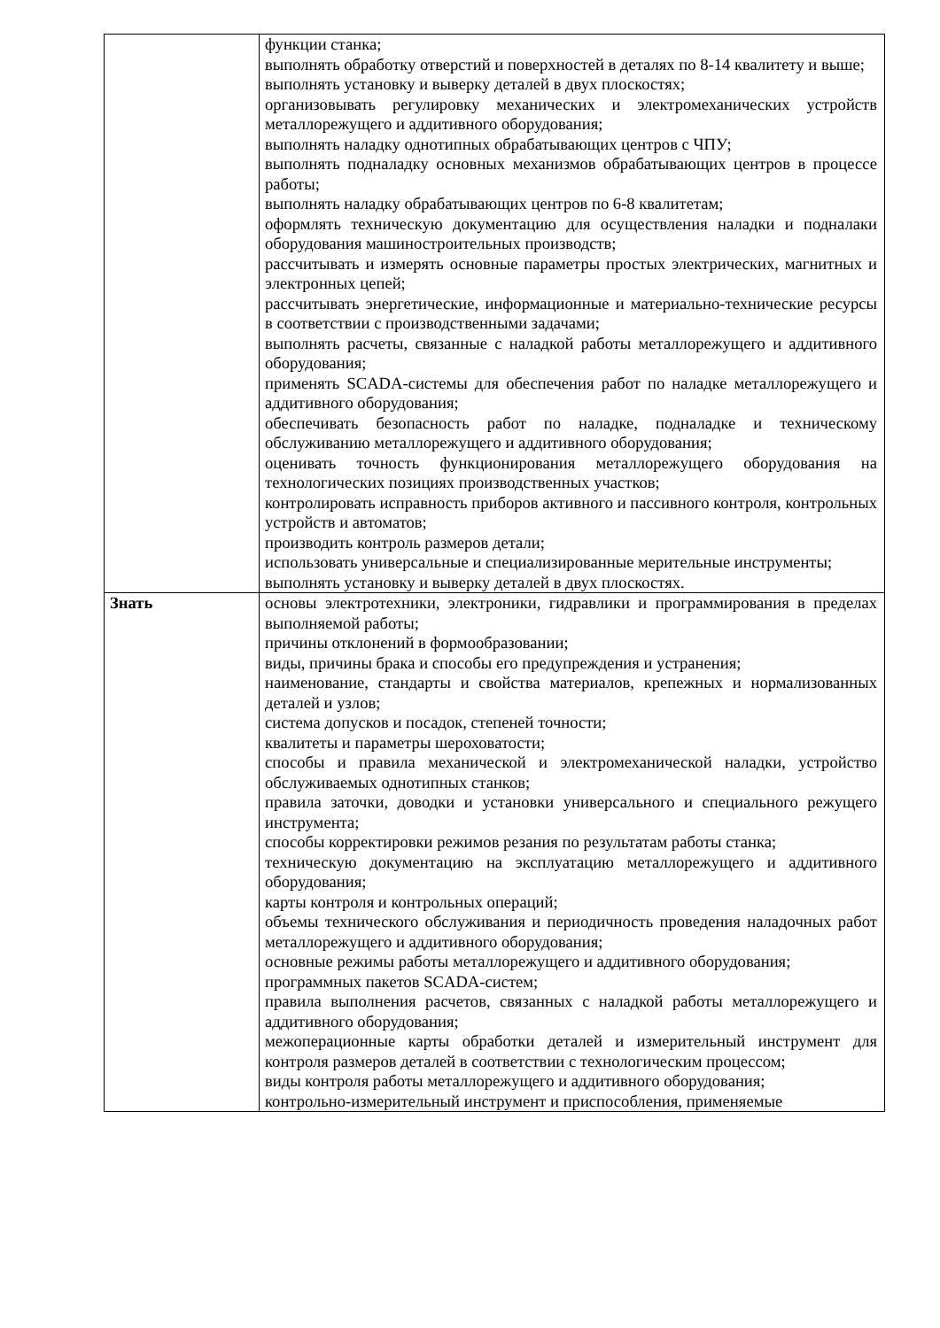| | функции станка; выполнять обработку отверстий и поверхностей в деталях по 8-14 квалитету и выше; выполнять установку и выверку деталей в двух плоскостях; организовывать регулировку механических и электромеханических устройств металлорежущего и аддитивного оборудования; выполнять наладку однотипных обрабатывающих центров с ЧПУ; выполнять подналадку основных механизмов обрабатывающих центров в процессе работы; выполнять наладку обрабатывающих центров по 6-8 квалитетам; оформлять техническую документацию для осуществления наладки и подналаки оборудования машиностроительных производств; рассчитывать и измерять основные параметры простых электрических, магнитных и электронных цепей; рассчитывать энергетические, информационные и материально-технические ресурсы в соответствии с производственными задачами; выполнять расчеты, связанные с наладкой работы металлорежущего и аддитивного оборудования; применять SCADA-системы для обеспечения работ по наладке металлорежущего и аддитивного оборудования; обеспечивать безопасность работ по наладке, подналадке и техническому обслуживанию металлорежущего и аддитивного оборудования; оценивать точность функционирования металлорежущего оборудования на технологических позициях производственных участков; контролировать исправность приборов активного и пассивного контроля, контрольных устройств и автоматов; производить контроль размеров детали; использовать универсальные и специализированные мерительные инструменты; выполнять установку и выверку деталей в двух плоскостях. |
| Знать | основы электротехники, электроники, гидравлики и программирования в пределах выполняемой работы; причины отклонений в формообразовании; виды, причины брака и способы его предупреждения и устранения; наименование, стандарты и свойства материалов, крепежных и нормализованных деталей и узлов; система допусков и посадок, степеней точности; квалитеты и параметры шероховатости; способы и правила механической и электромеханической наладки, устройство обслуживаемых однотипных станков; правила заточки, доводки и установки универсального и специального режущего инструмента; способы корректировки режимов резания по результатам работы станка; техническую документацию на эксплуатацию металлорежущего и аддитивного оборудования; карты контроля и контрольных операций; объемы технического обслуживания и периодичность проведения наладочных работ металлорежущего и аддитивного оборудования; основные режимы работы металлорежущего и аддитивного оборудования; программных пакетов SCADA-систем; правила выполнения расчетов, связанных с наладкой работы металлорежущего и аддитивного оборудования; межоперационные карты обработки деталей и измерительный инструмент для контроля размеров деталей в соответствии с технологическим процессом; виды контроля работы металлорежущего и аддитивного оборудования; контрольно-измерительный инструмент и приспособления, применяемые |